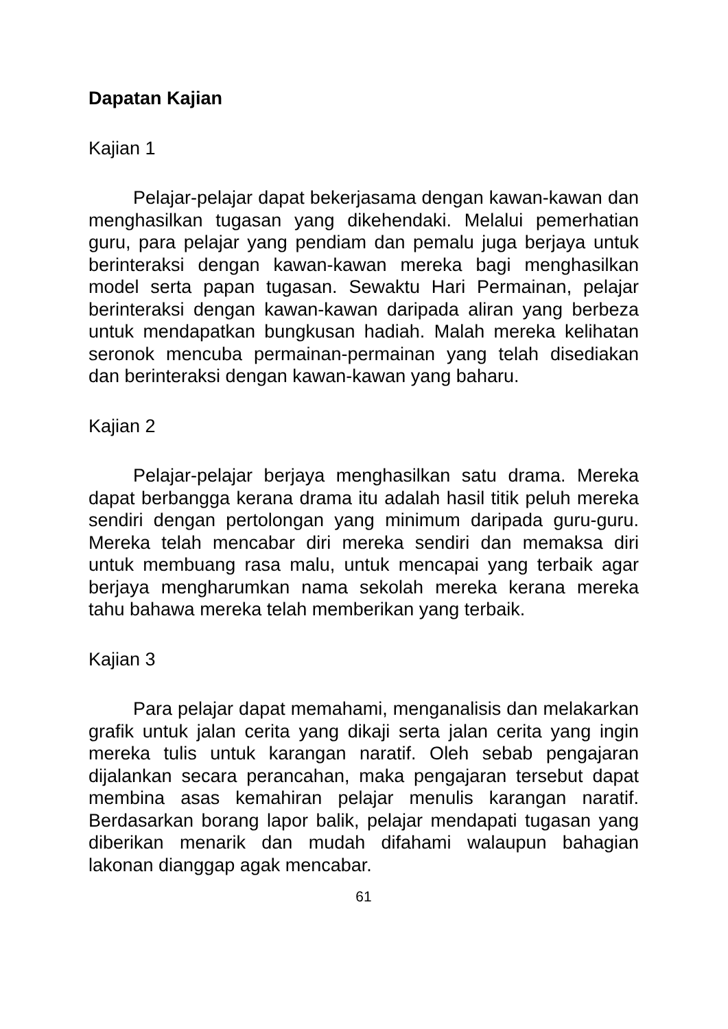Dapatan Kajian
Kajian 1
Pelajar-pelajar dapat bekerjasama dengan kawan-kawan dan menghasilkan tugasan yang dikehendaki. Melalui pemerhatian guru, para pelajar yang pendiam dan pemalu juga berjaya untuk berinteraksi dengan kawan-kawan mereka bagi menghasilkan model serta papan tugasan. Sewaktu Hari Permainan, pelajar berinteraksi dengan kawan-kawan daripada aliran yang berbeza untuk mendapatkan bungkusan hadiah. Malah mereka kelihatan seronok mencuba permainan-permainan yang telah disediakan dan berinteraksi dengan kawan-kawan yang baharu.
Kajian 2
Pelajar-pelajar berjaya menghasilkan satu drama. Mereka dapat berbangga kerana drama itu adalah hasil titik peluh mereka sendiri dengan pertolongan yang minimum daripada guru-guru. Mereka telah mencabar diri mereka sendiri dan memaksa diri untuk membuang rasa malu, untuk mencapai yang terbaik agar berjaya mengharumkan nama sekolah mereka kerana mereka tahu bahawa mereka telah memberikan yang terbaik.
Kajian 3
Para pelajar dapat memahami, menganalisis dan melakarkan grafik untuk jalan cerita yang dikaji serta jalan cerita yang ingin mereka tulis untuk karangan naratif. Oleh sebab pengajaran dijalankan secara perancahan, maka pengajaran tersebut dapat membina asas kemahiran pelajar menulis karangan naratif. Berdasarkan borang lapor balik, pelajar mendapati tugasan yang diberikan menarik dan mudah difahami walaupun bahagian lakonan dianggap agak mencabar.
61